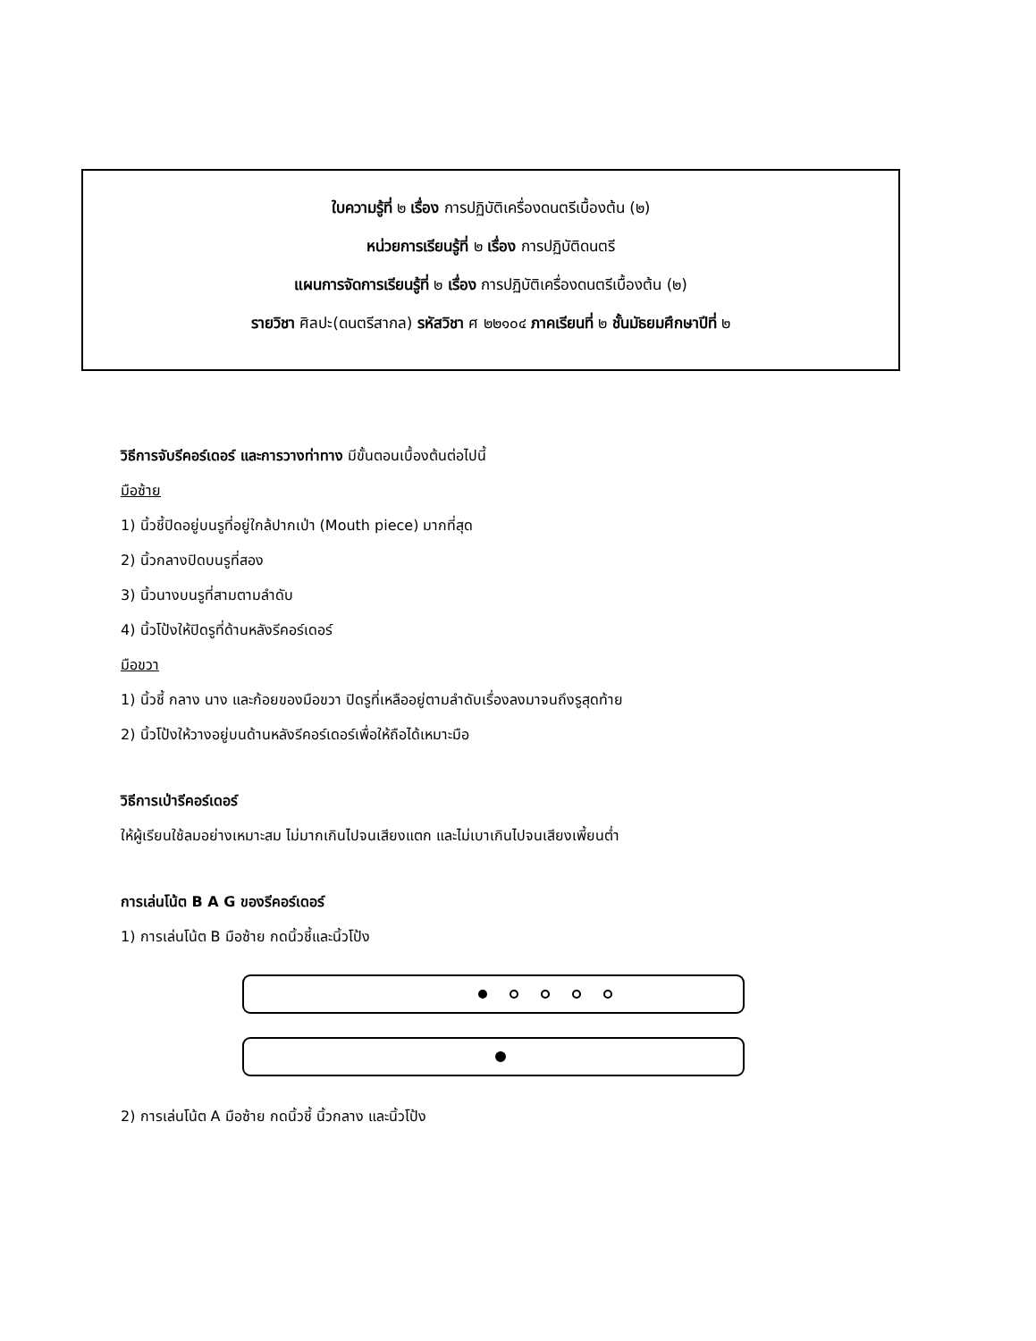ใบความรู้ที่ ๒ เรื่อง การปฏิบัติเครื่องดนตรีเบื้องต้น (๒)
หน่วยการเรียนรู้ที่ ๒ เรื่อง การปฏิบัติดนตรี
แผนการจัดการเรียนรู้ที่ ๒ เรื่อง การปฏิบัติเครื่องดนตรีเบื้องต้น (๒)
รายวิชา ศิลปะ(ดนตรีสากล) รหัสวิชา ศ ๒๒๑๐๔ ภาคเรียนที่ ๒ ชั้นมัธยมศึกษาปีที่ ๒
วิธีการจับรีคอร์เดอร์ และการวางท่าทาง มีขั้นตอนเบื้องต้นต่อไปนี้
มือซ้าย
1) นิ้วชี้ปิดอยู่บนรูที่อยู่ใกล้ปากเป่า (Mouth piece) มากที่สุด
2) นิ้วกลางปิดบนรูที่สอง
3) นิ้วนางบนรูที่สามตามลำดับ
4) นิ้วโป้งให้ปิดรูที่ด้านหลังรีคอร์เดอร์
มือขวา
1) นิ้วชี้ กลาง นาง และก้อยของมือขวา ปิดรูที่เหลืออยู่ตามลำดับเรื่องลงมาจนถึงรูสุดท้าย
2) นิ้วโป้งให้วางอยู่บนด้านหลังรีคอร์เดอร์เพื่อให้ถือได้เหมาะมือ
วิธีการเป่ารีคอร์เดอร์
ให้ผู้เรียนใช้ลมอย่างเหมาะสม ไม่มากเกินไปจนเสียงแตก และไม่เบาเกินไปจนเสียงเพี้ยนต่ำ
การเล่นโน้ต B A G ของรีคอร์เดอร์
1) การเล่นโน้ต B มือซ้าย กดนิ้วชี้และนิ้วโป้ง
2) การเล่นโน้ต A มือซ้าย กดนิ้วชี้ นิ้วกลาง และนิ้วโป้ง